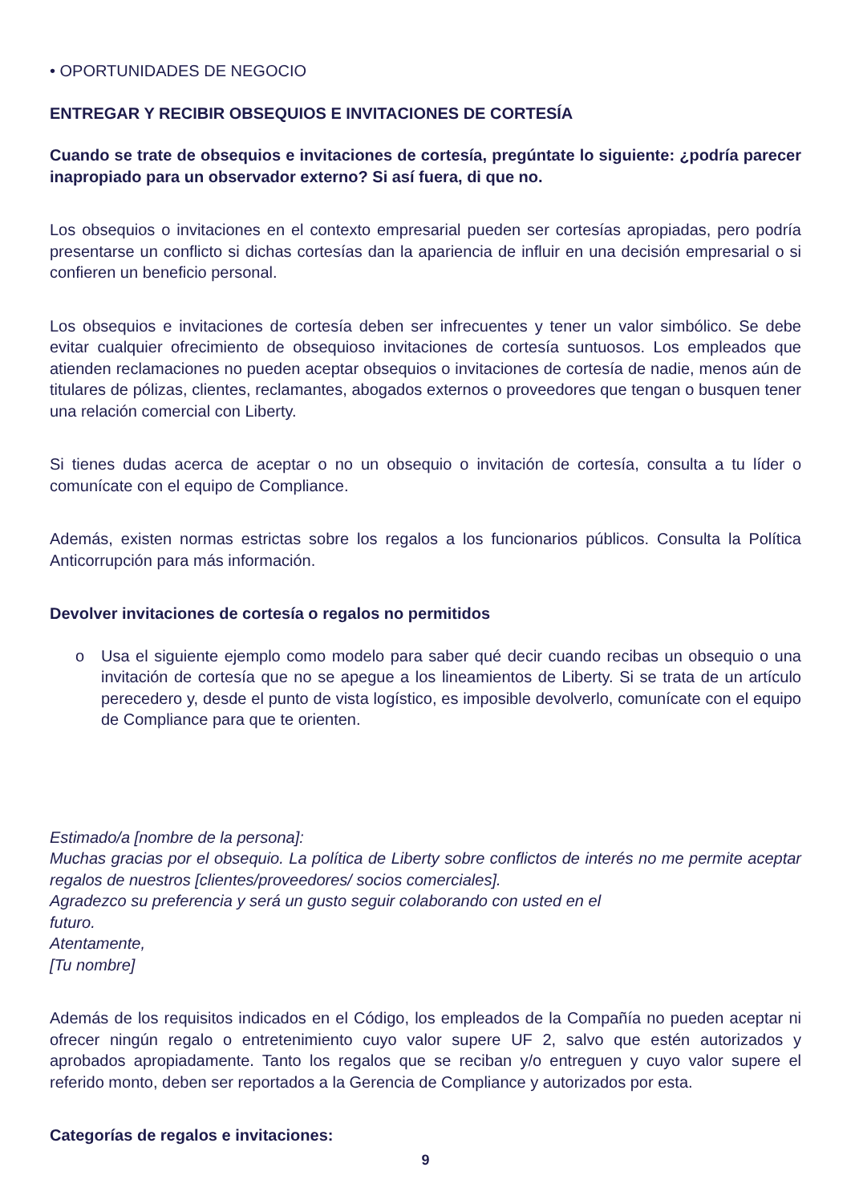• OPORTUNIDADES DE NEGOCIO
ENTREGAR Y RECIBIR OBSEQUIOS E INVITACIONES DE CORTESÍA
Cuando se trate de obsequios e invitaciones de cortesía, pregúntate lo siguiente: ¿podría parecer inapropiado para un observador externo? Si así fuera, di que no.
Los obsequios o invitaciones en el contexto empresarial pueden ser cortesías apropiadas, pero podría presentarse un conflicto si dichas cortesías dan la apariencia de influir en una decisión empresarial o si confieren un beneficio personal.
Los obsequios e invitaciones de cortesía deben ser infrecuentes y tener un valor simbólico. Se debe evitar cualquier ofrecimiento de obsequioso invitaciones de cortesía suntuosos. Los empleados que atienden reclamaciones no pueden aceptar obsequios o invitaciones de cortesía de nadie, menos aún de titulares de pólizas, clientes, reclamantes, abogados externos o proveedores que tengan o busquen tener una relación comercial con Liberty.
Si tienes dudas acerca de aceptar o no un obsequio o invitación de cortesía, consulta a tu líder o comunícate con el equipo de Compliance.
Además, existen normas estrictas sobre los regalos a los funcionarios públicos. Consulta la Política Anticorrupción para más información.
Devolver invitaciones de cortesía o regalos no permitidos
o Usa el siguiente ejemplo como modelo para saber qué decir cuando recibas un obsequio o una invitación de cortesía que no se apegue a los lineamientos de Liberty. Si se trata de un artículo perecedero y, desde el punto de vista logístico, es imposible devolverlo, comunícate con el equipo de Compliance para que te orienten.
Estimado/a [nombre de la persona]:
Muchas gracias por el obsequio. La política de Liberty sobre conflictos de interés no me permite aceptar regalos de nuestros [clientes/proveedores/ socios comerciales].
Agradezco su preferencia y será un gusto seguir colaborando con usted en el
futuro.
Atentamente,
[Tu nombre]
Además de los requisitos indicados en el Código, los empleados de la Compañía no pueden aceptar ni ofrecer ningún regalo o entretenimiento cuyo valor supere UF 2, salvo que estén autorizados y aprobados apropiadamente. Tanto los regalos que se reciban y/o entreguen y cuyo valor supere el referido monto, deben ser reportados a la Gerencia de Compliance y autorizados por esta.
Categorías de regalos e invitaciones:
9